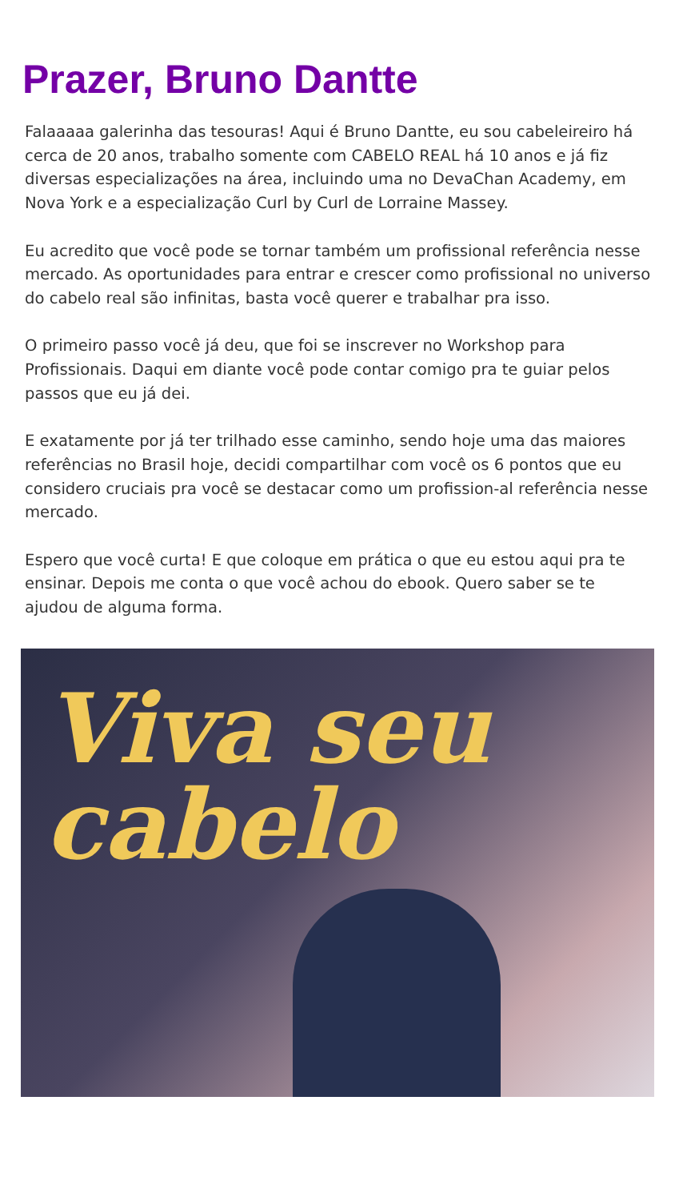Prazer, Bruno Dantte
Falaaaaa galerinha das tesouras! Aqui é Bruno Dantte, eu sou cabeleireiro há cerca de 20 anos, trabalho somente com CABELO REAL há 10 anos e já fiz diversas especializações na área, incluindo uma no DevaChan Academy, em Nova York e a especialização Curl by Curl de Lorraine Massey.
Eu acredito que você pode se tornar também um profissional referência nesse mercado. As oportunidades para entrar e crescer como profissional no universo do cabelo real são infinitas, basta você querer e trabalhar pra isso.
O primeiro passo você já deu, que foi se inscrever no Workshop para Profissionais. Daqui em diante você pode contar comigo pra te guiar pelos passos que eu já dei.
E exatamente por já ter trilhado esse caminho, sendo hoje uma das maiores referências no Brasil hoje, decidi compartilhar com você os 6 pontos que eu considero cruciais pra você se destacar como um profission-al referência nesse mercado.
Espero que você curta! E que coloque em prática o que eu estou aqui pra te ensinar. Depois me conta o que você achou do ebook. Quero saber se te ajudou de alguma forma.
Viva seu
cabelo